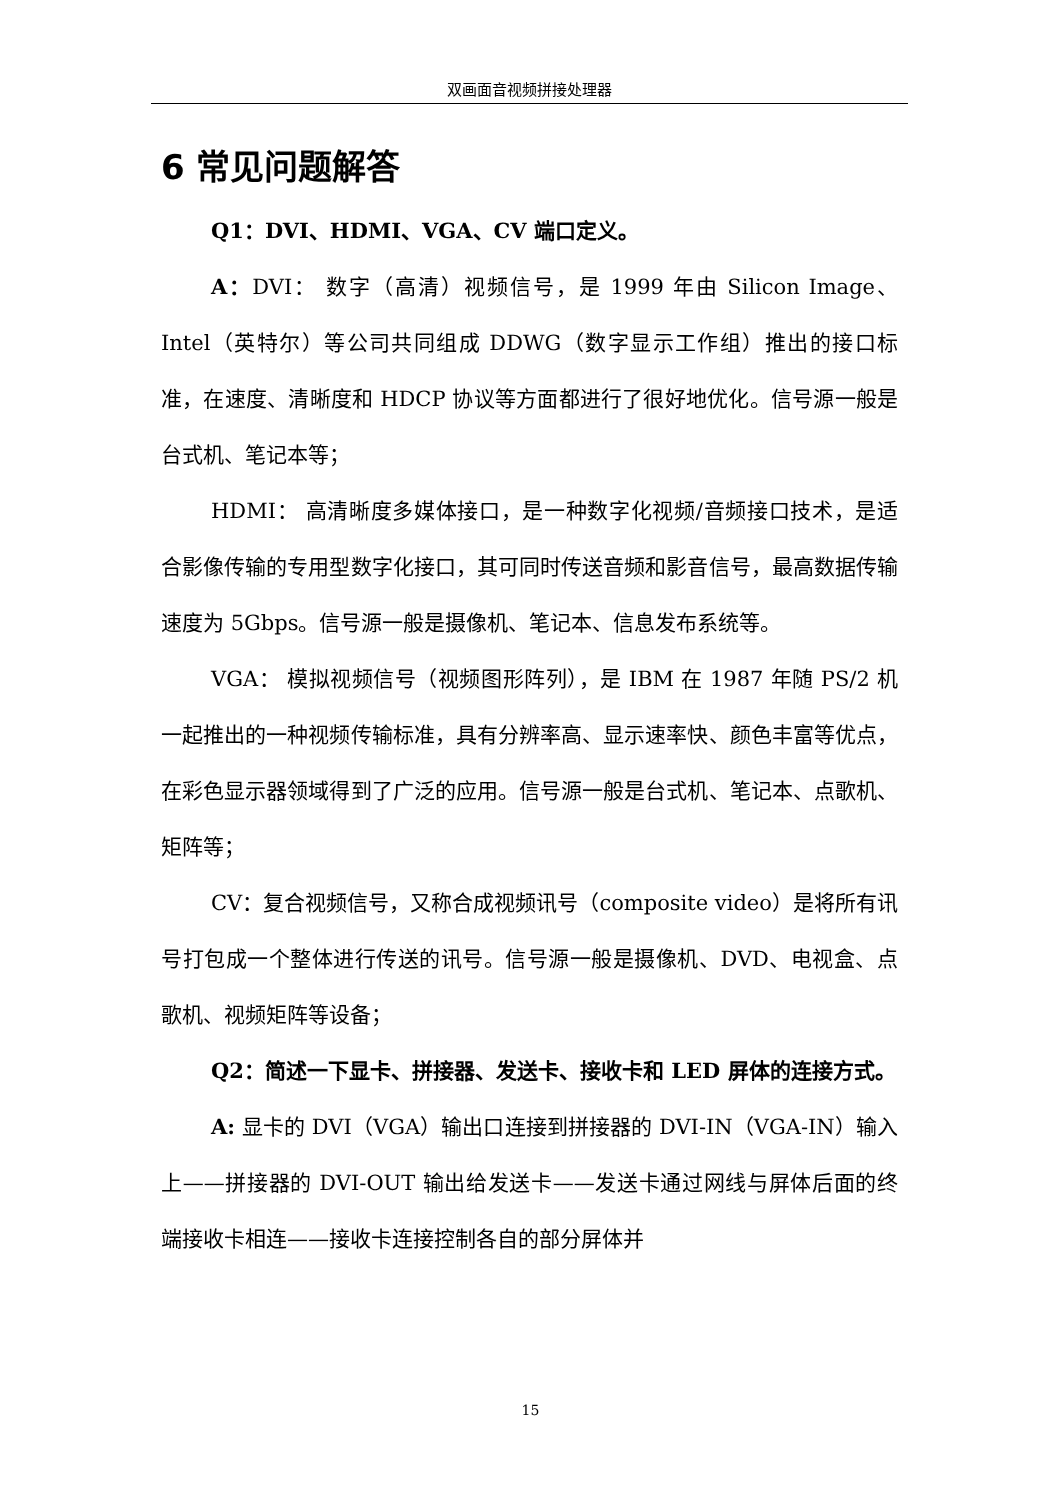双画面音视频拼接处理器
6 常见问题解答
Q1：DVI、HDMI、VGA、CV 端口定义。
A：DVI： 数字（高清）视频信号，是 1999 年由 Silicon Image、Intel（英特尔）等公司共同组成 DDWG（数字显示工作组）推出的接口标准，在速度、清晰度和 HDCP 协议等方面都进行了很好地优化。信号源一般是台式机、笔记本等；
HDMI： 高清晰度多媒体接口，是一种数字化视频/音频接口技术，是适合影像传输的专用型数字化接口，其可同时传送音频和影音信号，最高数据传输速度为 5Gbps。信号源一般是摄像机、笔记本、信息发布系统等。
VGA： 模拟视频信号（视频图形阵列），是 IBM 在 1987 年随 PS/2 机一起推出的一种视频传输标准，具有分辨率高、显示速率快、颜色丰富等优点，在彩色显示器领域得到了广泛的应用。信号源一般是台式机、笔记本、点歌机、矩阵等；
CV：复合视频信号，又称合成视频讯号（composite video）是将所有讯号打包成一个整体进行传送的讯号。信号源一般是摄像机、DVD、电视盒、点歌机、视频矩阵等设备；
Q2：简述一下显卡、拼接器、发送卡、接收卡和 LED 屏体的连接方式。
A: 显卡的 DVI（VGA）输出口连接到拼接器的 DVI-IN（VGA-IN）输入上——拼接器的 DVI-OUT 输出给发送卡——发送卡通过网线与屏体后面的终端接收卡相连——接收卡连接控制各自的部分屏体并
15